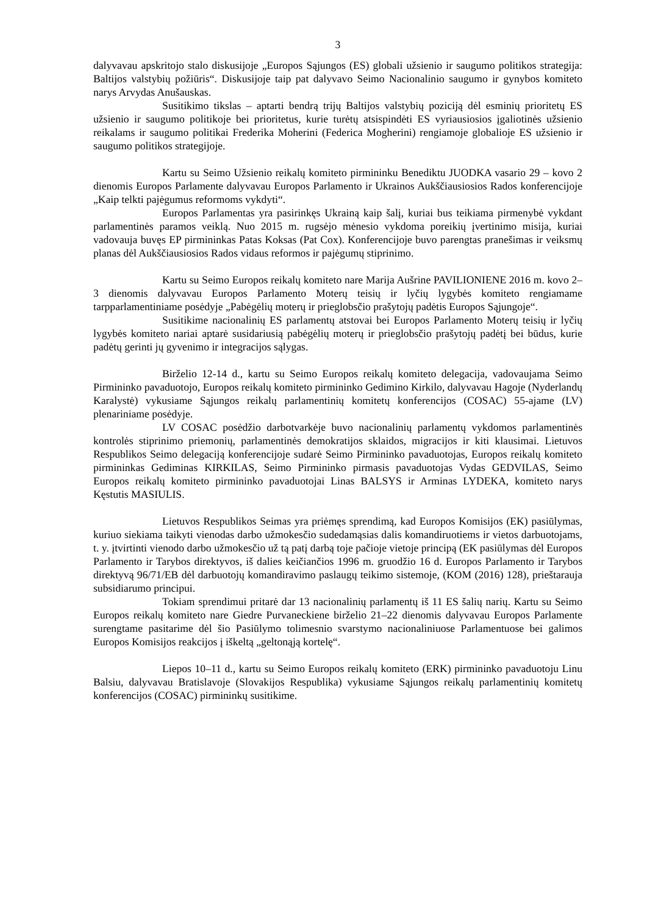3
dalyvavau apskritojo stalo diskusijoje „Europos Sąjungos (ES) globali užsienio ir saugumo politikos strategija: Baltijos valstybių požiūris“. Diskusijoje taip pat dalyvavo Seimo Nacionalinio saugumo ir gynybos komiteto narys Arvydas Anušauskas.
Susitikimo tikslas – aptarti bendrą trijų Baltijos valstybių poziciją dėl esminių prioritetų ES užsienio ir saugumo politikoje bei prioritetus, kurie turėtų atsispindėti ES vyriausiosios įgaliotinės užsienio reikalams ir saugumo politikai Frederika Moherini (Federica Mogherini) rengiamoje globalioje ES užsienio ir saugumo politikos strategijoje.
Kartu su Seimo Užsienio reikalų komiteto pirmininku Benediktu JUODKA vasario 29 – kovo 2 dienomis Europos Parlamente dalyvavau Europos Parlamento ir Ukrainos Aukščiausiosios Rados konferencijoje „Kaip telkti pajėgumus reformoms vykdyti“.
Europos Parlamentas yra pasirinkęs Ukrainą kaip šalį, kuriai bus teikiama pirmenybė vykdant parlamentinės paramos veiklą. Nuo 2015 m. rugsėjo mėnesio vykdoma poreikių įvertinimo misija, kuriai vadovauja buvęs EP pirmininkas Patas Koksas (Pat Cox). Konferencijoje buvo parengtas pranešimas ir veiksmų planas dėl Aukščiausiosios Rados vidaus reformos ir pajėgumų stiprinimo.
Kartu su Seimo Europos reikalų komiteto nare Marija Aušrine PAVILIONIENE 2016 m. kovo 2–3 dienomis dalyvavau Europos Parlamento Moterų teisių ir lyčių lygybės komiteto rengiamame tarpparlamentiniame posėdyje „Pabėgėlių moterų ir prieglobsčio prašytojų padėtis Europos Sąjungoje“.
Susitikime nacionalinių ES parlamentų atstovai bei Europos Parlamento Moterų teisių ir lyčių lygybės komiteto nariai aptarė susidariusią pabėgėlių moterų ir prieglobsčio prašytojų padėtį bei būdus, kurie padėtų gerinti jų gyvenimo ir integracijos sąlygas.
Birželio 12-14 d., kartu su Seimo Europos reikalų komiteto delegacija, vadovaujama Seimo Pirmininko pavaduotojo, Europos reikalų komiteto pirmininko Gedimino Kirkilo, dalyvavau Hagoje (Nyderlandų Karalystė) vykusiame Sąjungos reikalų parlamentinių komitetų konferencijos (COSAC) 55-ajame (LV) plenariniame posėdyje.
LV COSAC posėdžio darbotvarkėje buvo nacionalinių parlamentų vykdomos parlamentinės kontrolės stiprinimo priemonių, parlamentinės demokratijos sklaidos, migracijos ir kiti klausimai. Lietuvos Respublikos Seimo delegaciją konferencijoje sudarė Seimo Pirmininko pavaduotojas, Europos reikalų komiteto pirmininkas Gediminas KIRKILAS, Seimo Pirmininko pirmasis pavaduotojas Vydas GEDVILAS, Seimo Europos reikalų komiteto pirmininko pavaduotojai Linas BALSYS ir Arminas LYDEKA, komiteto narys Kęstutis MASIULIS.
Lietuvos Respublikos Seimas yra priėmęs sprendimą, kad Europos Komisijos (EK) pasiūlymas, kuriuo siekiama taikyti vienodas darbo užmokesčio sudedamąsias dalis komandiruotiems ir vietos darbuotojams, t. y. įtvirtinti vienodo darbo užmokesčio už tą patį darbą toje pačioje vietoje principą (EK pasiūlymas dėl Europos Parlamento ir Tarybos direktyvos, iš dalies keičiančios 1996 m. gruodžio 16 d. Europos Parlamento ir Tarybos direktyvą 96/71/EB dėl darbuotojų komandiravimo paslaugų teikimo sistemoje, (KOM (2016) 128), prieštarauja subsidiarumo principui.
Tokiam sprendimui pritarė dar 13 nacionalinių parlamentų iš 11 ES šalių narių. Kartu su Seimo Europos reikalų komiteto nare Giedre Purvaneckiene birželio 21–22 dienomis dalyvavau Europos Parlamente surengtame pasitarime dėl šio Pasiūlymo tolimesnio svarstymo nacionaliniuose Parlamentuose bei galimos Europos Komisijos reakcijos į iškeltą „geltonąją kortelę“.
Liepos 10–11 d., kartu su Seimo Europos reikalų komiteto (ERK) pirmininko pavaduotoju Linu Balsiu, dalyvavau Bratislavoje (Slovakijos Respublika) vykusiame Sąjungos reikalų parlamentinių komitetų konferencijos (COSAC) pirmininkų susitikime.